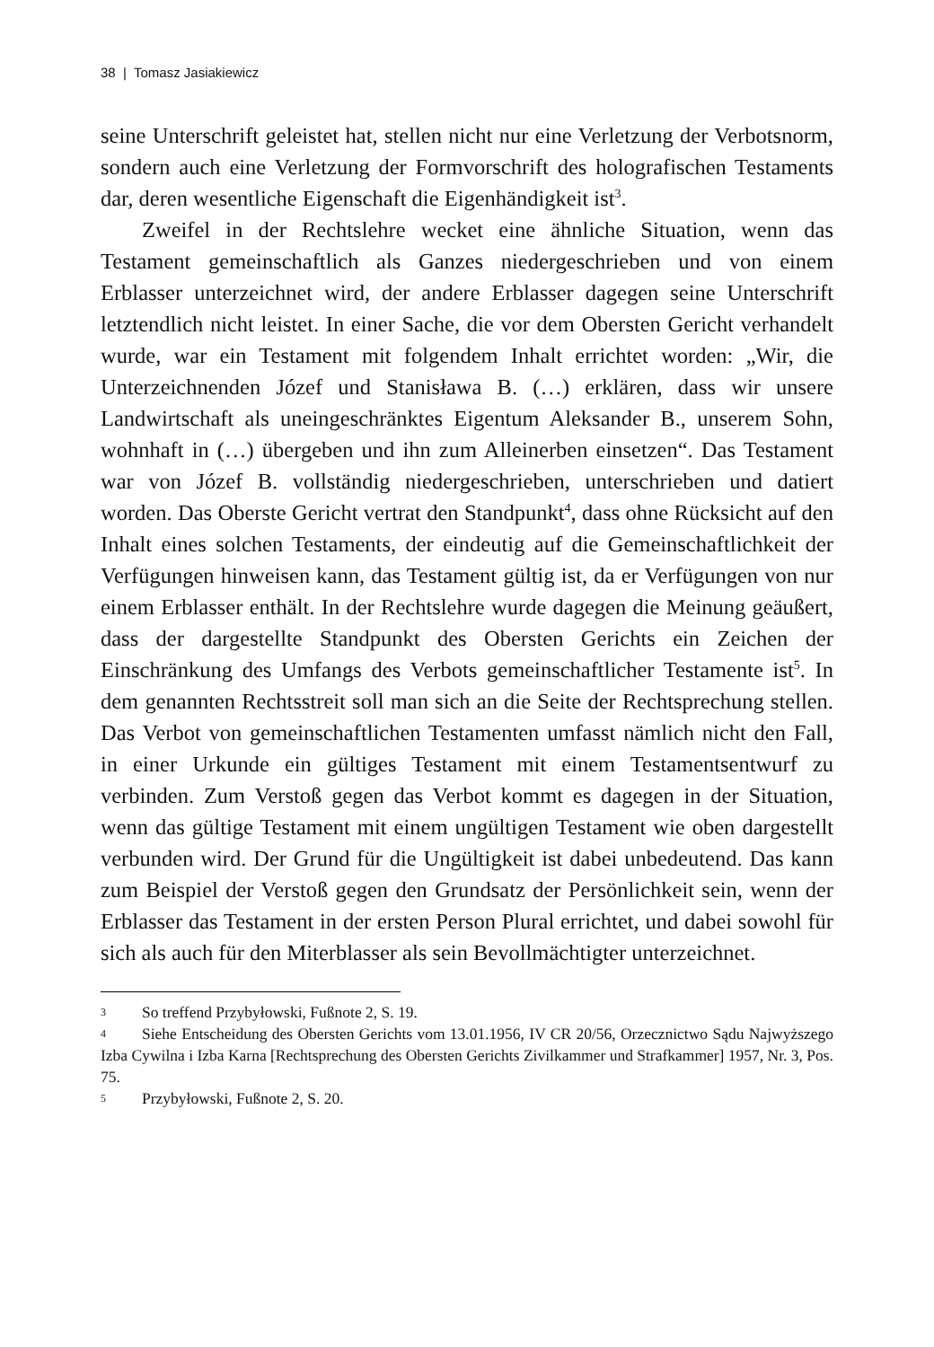38 | Tomasz Jasiakiewicz
seine Unterschrift geleistet hat, stellen nicht nur eine Verletzung der Verbotsnorm, sondern auch eine Verletzung der Formvorschrift des holografischen Testaments dar, deren wesentliche Eigenschaft die Eigenhändigkeit ist<sup>3</sup>.
Zweifel in der Rechtslehre wecket eine ähnliche Situation, wenn das Testament gemeinschaftlich als Ganzes niedergeschrieben und von einem Erblasser unterzeichnet wird, der andere Erblasser dagegen seine Unterschrift letztendlich nicht leistet. In einer Sache, die vor dem Obersten Gericht verhandelt wurde, war ein Testament mit folgendem Inhalt errichtet worden: „Wir, die Unterzeichnenden Józef und Stanisława B. (…) erklären, dass wir unsere Landwirtschaft als uneingeschränktes Eigentum Aleksander B., unserem Sohn, wohnhaft in (…) übergeben und ihn zum Alleinerben einsetzen“. Das Testament war von Józef B. vollständig niedergeschrieben, unterschrieben und datiert worden. Das Oberste Gericht vertrat den Standpunkt<sup>4</sup>, dass ohne Rücksicht auf den Inhalt eines solchen Testaments, der eindeutig auf die Gemeinschaftlichkeit der Verfügungen hinweisen kann, das Testament gültig ist, da er Verfügungen von nur einem Erblasser enthält. In der Rechtslehre wurde dagegen die Meinung geäußert, dass der dargestellte Standpunkt des Obersten Gerichts ein Zeichen der Einschränkung des Umfangs des Verbots gemeinschaftlicher Testamente ist<sup>5</sup>. In dem genannten Rechtsstreit soll man sich an die Seite der Rechtsprechung stellen. Das Verbot von gemeinschaftlichen Testamenten umfasst nämlich nicht den Fall, in einer Urkunde ein gültiges Testament mit einem Testamentsentwurf zu verbinden. Zum Verstoß gegen das Verbot kommt es dagegen in der Situation, wenn das gültige Testament mit einem ungültigen Testament wie oben dargestellt verbunden wird. Der Grund für die Ungültigkeit ist dabei unbedeutend. Das kann zum Beispiel der Verstoß gegen den Grundsatz der Persönlichkeit sein, wenn der Erblasser das Testament in der ersten Person Plural errichtet, und dabei sowohl für sich als auch für den Miterblasser als sein Bevollmächtigter unterzeichnet.
3 So treffend Przybyłowski, Fußnote 2, S. 19.
4 Siehe Entscheidung des Obersten Gerichts vom 13.01.1956, IV CR 20/56, Orzecznictwo Sądu Najwyższego Izba Cywilna i Izba Karna [Rechtsprechung des Obersten Gerichts Zivilkammer und Strafkammer] 1957, Nr. 3, Pos. 75.
5 Przybyłowski, Fußnote 2, S. 20.